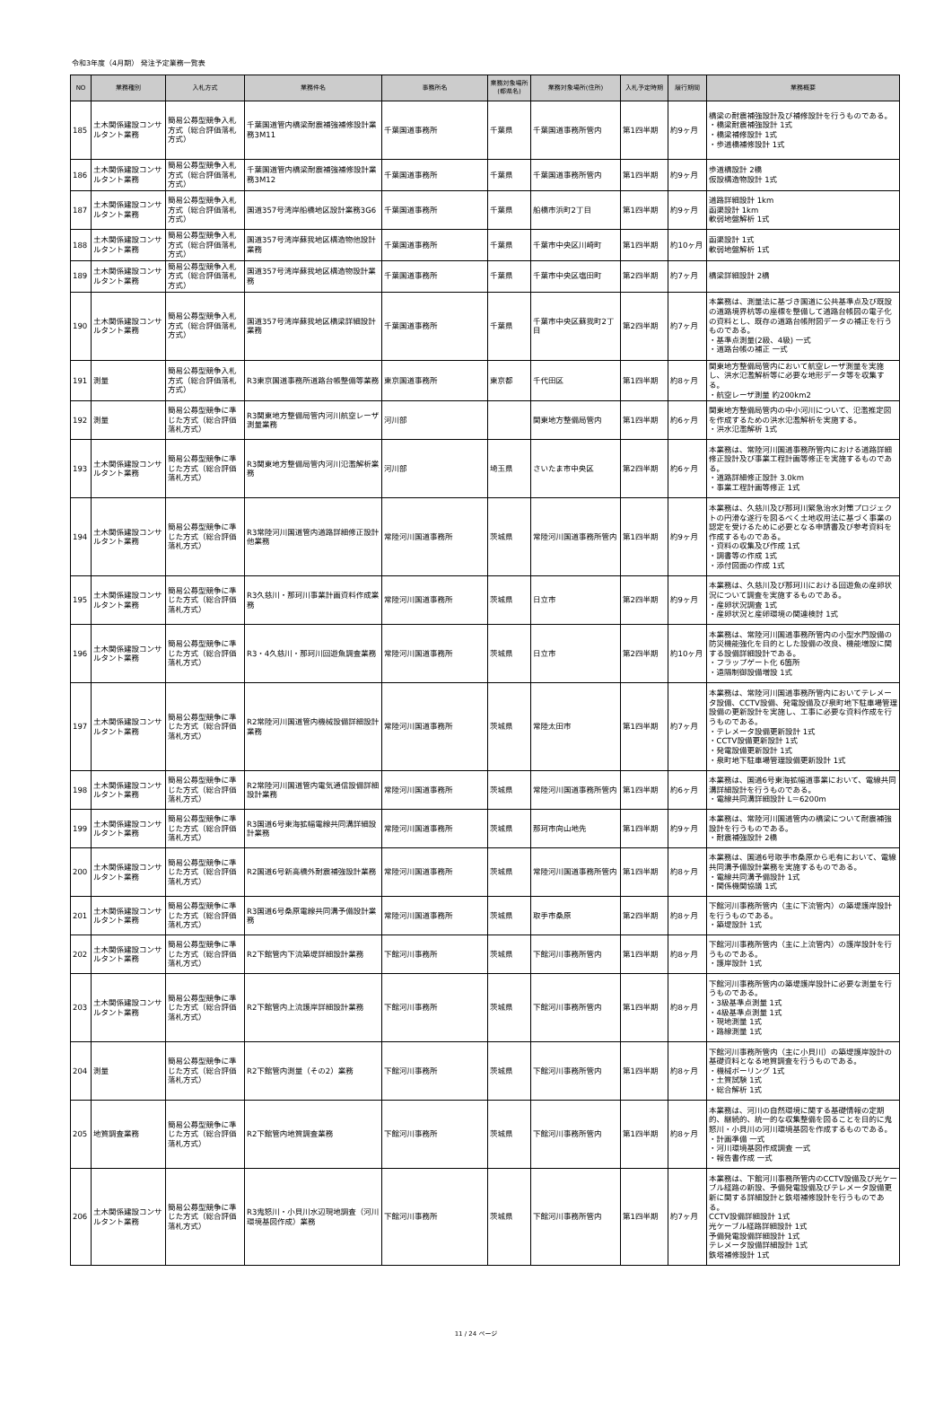令和3年度（4月期） 発注予定業務一覧表
| NO | 業務種別 | 入札方式 | 業務件名 | 事務所名 | 業務対象場所(都県名) | 業務対象場所(住所) | 入札予定時期 | 履行期間 | 業務概要 |
| --- | --- | --- | --- | --- | --- | --- | --- | --- | --- |
| 185 | 土木関係建設コンサルタント業務 | 簡易公募型競争入札方式（総合評価落札方式） | 千葉国道管内橋梁耐震補強補修設計業務3M11 | 千葉国道事務所 | 千葉県 | 千葉国道事務所管内 | 第1四半期 | 約9ヶ月 | 橋梁の耐震補強設計及び補修設計を行うものである。 ・橋梁耐震補強設計 1式 ・橋梁補修設計 1式 ・歩道橋補修設計 1式 |
| 186 | 土木関係建設コンサルタント業務 | 簡易公募型競争入札方式（総合評価落札方式） | 千葉国道管内橋梁耐震補強補修設計業務3M12 | 千葉国道事務所 | 千葉県 | 千葉国道事務所管内 | 第1四半期 | 約9ヶ月 | 歩道橋設計 2橋 仮設構造物設計 1式 |
| 187 | 土木関係建設コンサルタント業務 | 簡易公募型競争入札方式（総合評価落札方式） | 国道357号湾岸船橋地区設計業務3G6 | 千葉国道事務所 | 千葉県 | 船橋市浜町2丁目 | 第1四半期 | 約9ヶ月 | 道路詳細設計 1km 函渠設計 1km 軟弱地盤解析 1式 |
| 188 | 土木関係建設コンサルタント業務 | 簡易公募型競争入札方式（総合評価落札方式） | 国道357号湾岸蘇我地区構造物他設計業務 | 千葉国道事務所 | 千葉県 | 千葉市中央区川崎町 | 第1四半期 | 約10ヶ月 | 函渠設計 1式 軟弱地盤解析 1式 |
| 189 | 土木関係建設コンサルタント業務 | 簡易公募型競争入札方式（総合評価落札方式） | 国道357号湾岸蘇我地区構造物設計業務 | 千葉国道事務所 | 千葉県 | 千葉市中央区塩田町 | 第2四半期 | 約7ヶ月 | 橋梁詳細設計 2橋 |
| 190 | 土木関係建設コンサルタント業務 | 簡易公募型競争入札方式（総合評価落札方式） | 国道357号湾岸蘇我地区橋梁詳細設計業務 | 千葉国道事務所 | 千葉県 | 千葉市中央区蘇我町2丁目 | 第2四半期 | 約7ヶ月 | 本業務は、測量法に基づき国道に公共基準点及び既設の道路境界杭等の座標を整備して道路台帳図の電子化の資料とし、既存の道路台帳附図データの補正を行うものである。 ・基準点測量(2級、4級) 一式 ・道路台帳の補正 一式 |
| 191 | 測量 | 簡易公募型競争入札方式（総合評価落札方式） | R3東京国道事務所道路台帳整備等業務 | 東京国道事務所 | 東京都 | 千代田区 | 第1四半期 | 約8ヶ月 | 関東地方整備局管内において航空レーザ測量を実施し、洪水氾濫解析等に必要な地形データ等を収集する。 ・航空レーザ測量 約200km2 |
| 192 | 測量 | 簡易公募型競争に準じた方式（総合評価落札方式） | R3関東地方整備局管内河川航空レーザ測量業務 | 河川部 | | 関東地方整備局管内 | 第1四半期 | 約6ヶ月 | 関東地方整備局管内の中小河川について、氾濫推定図を作成するための洪水氾濫解析を実施する。 ・洪水氾濫解析 1式 |
| 193 | 土木関係建設コンサルタント業務 | 簡易公募型競争に準じた方式（総合評価落札方式） | R3関東地方整備局管内河川氾濫解析業務 | 河川部 | 埼玉県 | さいたま市中央区 | 第2四半期 | 約6ヶ月 | 本業務は、常陸河川国道事務所管内における道路詳細修正設計及び事業工程計画等修正を実施するものである。 ・道路詳細修正設計 3.0km ・事業工程計画等修正 1式 |
| 194 | 土木関係建設コンサルタント業務 | 簡易公募型競争に準じた方式（総合評価落札方式） | R3常陸河川国道管内道路詳細修正設計他業務 | 常陸河川国道事務所 | 茨城県 | 常陸河川国道事務所管内 | 第1四半期 | 約9ヶ月 | 本業務は、久慈川及び那珂川緊急治水対策プロジェクトの円滑な遂行を図るべく土地収用法に基づく事業の認定を受けるために必要となる申請書及び参考資料を作成するものである。 ・資料の収集及び作成 1式 ・調書等の作成 1式 ・添付図面の作成 1式 |
| 195 | 土木関係建設コンサルタント業務 | 簡易公募型競争に準じた方式（総合評価落札方式） | R3久慈川・那珂川事業計画資料作成業務 | 常陸河川国道事務所 | 茨城県 | 日立市 | 第2四半期 | 約9ヶ月 | 本業務は、久慈川及び那珂川における回遊魚の産卵状況について調査を実施するものである。 ・産卵状況調査 1式 ・産卵状況と産卵環境の関連検討 1式 |
| 196 | 土木関係建設コンサルタント業務 | 簡易公募型競争に準じた方式（総合評価落札方式） | R3・4久慈川・那珂川回遊魚調査業務 | 常陸河川国道事務所 | 茨城県 | 日立市 | 第2四半期 | 約10ヶ月 | 本業務は、常陸河川国道事務所管内の小型水門設備の防災機能強化を目的とした設備の改良、機能増設に関する設備詳細設計である。 ・フラップゲート化 6箇所 ・遠隔制御設備増設 1式 |
| 197 | 土木関係建設コンサルタント業務 | 簡易公募型競争に準じた方式（総合評価落札方式） | R2常陸河川国道管内機械設備詳細設計業務 | 常陸河川国道事務所 | 茨城県 | 常陸太田市 | 第1四半期 | 約7ヶ月 | 本業務は、常陸河川国道事務所管内においてテレメータ設備、CCTV設備、発電設備及び泉町地下駐車場管理設備の更新設計を実施し、工事に必要な資料作成を行うものである。 ・テレメータ設備更新設計 1式 ・CCTV設備更新設計 1式 ・発電設備更新設計 1式 ・泉町地下駐車場管理設備更新設計 1式 |
| 198 | 土木関係建設コンサルタント業務 | 簡易公募型競争に準じた方式（総合評価落札方式） | R2常陸河川国道管内電気通信設備詳細設計業務 | 常陸河川国道事務所 | 茨城県 | 常陸河川国道事務所管内 | 第1四半期 | 約6ヶ月 | 本業務は、国道6号東海拡幅道事業において、電線共同溝詳細設計を行うものである。 ・電線共同溝詳細設計 L＝6200m |
| 199 | 土木関係建設コンサルタント業務 | 簡易公募型競争に準じた方式（総合評価落札方式） | R3国道6号東海拡幅電線共同溝詳細設計業務 | 常陸河川国道事務所 | 茨城県 | 那珂市向山地先 | 第1四半期 | 約9ヶ月 | 本業務は、常陸河川国道管内の橋梁について耐震補強設計を行うものである。 ・耐震補強設計 2橋 |
| 200 | 土木関係建設コンサルタント業務 | 簡易公募型競争に準じた方式（総合評価落札方式） | R2国道6号新高橋外耐震補強設計業務 | 常陸河川国道事務所 | 茨城県 | 常陸河川国道事務所管内 | 第1四半期 | 約8ヶ月 | 本業務は、国道6号取手市桑原から毛有において、電線共同溝予備設計業務を実施するものである。 ・電線共同溝予備設計 1式 ・関係機関協議 1式 |
| 201 | 土木関係建設コンサルタント業務 | 簡易公募型競争に準じた方式（総合評価落札方式） | R3国道6号桑原電線共同溝予備設計業務 | 常陸河川国道事務所 | 茨城県 | 取手市桑原 | 第2四半期 | 約8ヶ月 | 下館河川事務所管内（主に下流管内）の築堤護岸設計を行うものである。 ・築堤設計 1式 |
| 202 | 土木関係建設コンサルタント業務 | 簡易公募型競争に準じた方式（総合評価落札方式） | R2下館管内下流築堤詳細設計業務 | 下館河川事務所 | 茨城県 | 下館河川事務所管内 | 第1四半期 | 約8ヶ月 | 下館河川事務所管内（主に上流管内）の護岸設計を行うものである。 ・護岸設計 1式 |
| 203 | 土木関係建設コンサルタント業務 | 簡易公募型競争に準じた方式（総合評価落札方式） | R2下館管内上流護岸詳細設計業務 | 下館河川事務所 | 茨城県 | 下館河川事務所管内 | 第1四半期 | 約8ヶ月 | 下館河川事務所管内の築堤護岸設計に必要な測量を行うものである。 ・3級基準点測量 1式 ・4級基準点測量 1式 ・現地測量 1式 ・路線測量 1式 |
| 204 | 測量 | 簡易公募型競争に準じた方式（総合評価落札方式） | R2下館管内測量（その2）業務 | 下館河川事務所 | 茨城県 | 下館河川事務所管内 | 第1四半期 | 約8ヶ月 | 下館河川事務所管内（主に小貝川）の築堤護岸設計の基礎資料となる地質調査を行うものである。 ・機械ボーリング 1式 ・土質試験 1式 ・総合解析 1式 |
| 205 | 地質調査業務 | 簡易公募型競争に準じた方式（総合評価落札方式） | R2下館管内地質調査業務 | 下館河川事務所 | 茨城県 | 下館河川事務所管内 | 第1四半期 | 約8ヶ月 | 本業務は、河川の自然環境に関する基礎情報の定期的、継続的、統一的な収集整備を図ることを目的に鬼怒川・小貝川の河川環境基図を作成するものである。 ・計画準備 一式 ・河川環境基図作成調査 一式 ・報告書作成 一式 |
| 206 | 土木関係建設コンサルタント業務 | 簡易公募型競争に準じた方式（総合評価落札方式） | R3鬼怒川・小貝川水辺現地調査（河川環境基図作成）業務 | 下館河川事務所 | 茨城県 | 下館河川事務所管内 | 第1四半期 | 約7ヶ月 | 本業務は、下館河川事務所管内のCCTV設備及び光ケーブル経路の新設、予備発電設備及びテレメータ設備更新に関する詳細設計と鉄塔補修設計を行うものである。 CCTV設備詳細設計 1式 光ケーブル経路詳細設計 1式 予備発電設備詳細設計 1式 テレメータ設備詳細設計 1式 鉄塔補修設計 1式 |
11 / 24 ページ